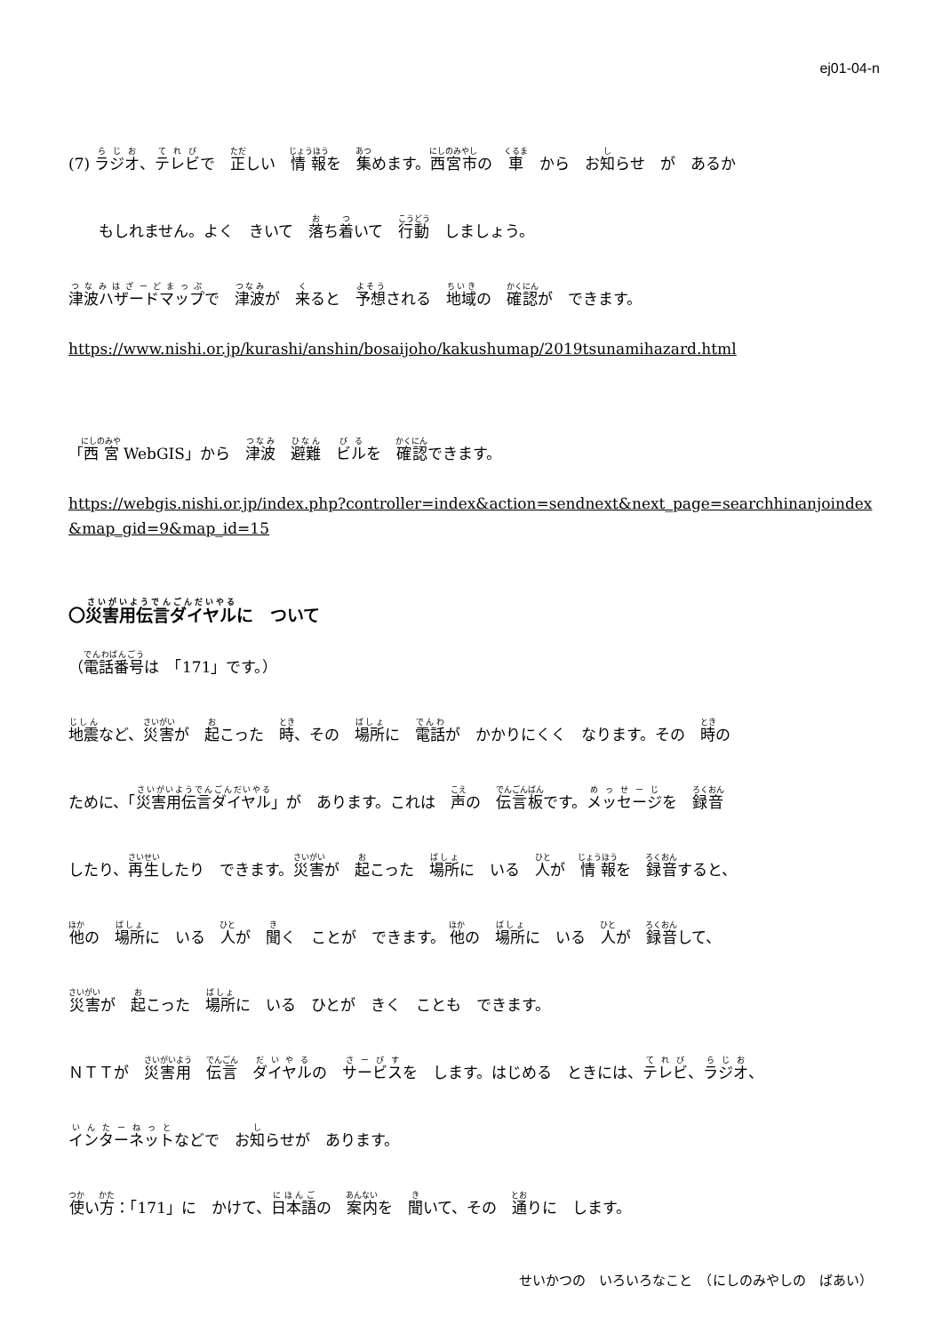ej01-04-n
(7) ラジオ、テレビで　正しい　情報を　集めます。西宮市の　車　から　お知らせ　が　あるか
もしれません。よく　きいて　落ち着いて　行動　しましょう。
津波ハザードマップで　津波が　来ると　予想される　地域の　確認が　できます。
https://www.nishi.or.jp/kurashi/anshin/bosaijoho/kakushumap/2019tsunamihazard.html
「西宮 WebGIS」から　津波　避難　ビルを　確認できます。
https://webgis.nishi.or.jp/index.php?controller=index&action=sendnext&next_page=searchhinanjoindex&map_gid=9&map_id=15
〇災害用伝言ダイヤルに　ついて
（電話番号は　「171」です。）
地震など、災害が　起こった　時、その　場所に　電話が　かかりにくく　なります。その　時の
ために、「災害用伝言ダイヤル」が　あります。これは　声の　伝言板です。メッセージを　録音
したり、再生したり　できます。災害が　起こった　場所に　いる　人が　情報を　録音すると、
他の　場所に　いる　人が　聞く　ことが　できます。 他の　場所に　いる　人が　録音して、
災害が　起こった　場所に　いる　ひとが　きく　ことも　できます。
ＮＴＴが　災害用　伝言　ダイヤルの　サービスを　します。はじめる　ときには、テレビ、ラジオ、
インターネットなどで　お知らせが　あります。
使い方：「171」に　かけて、日本語の　案内を　聞いて、その　通りに　します。
せいかつの　いろいろなこと　（にしのみやしの　ばあい）